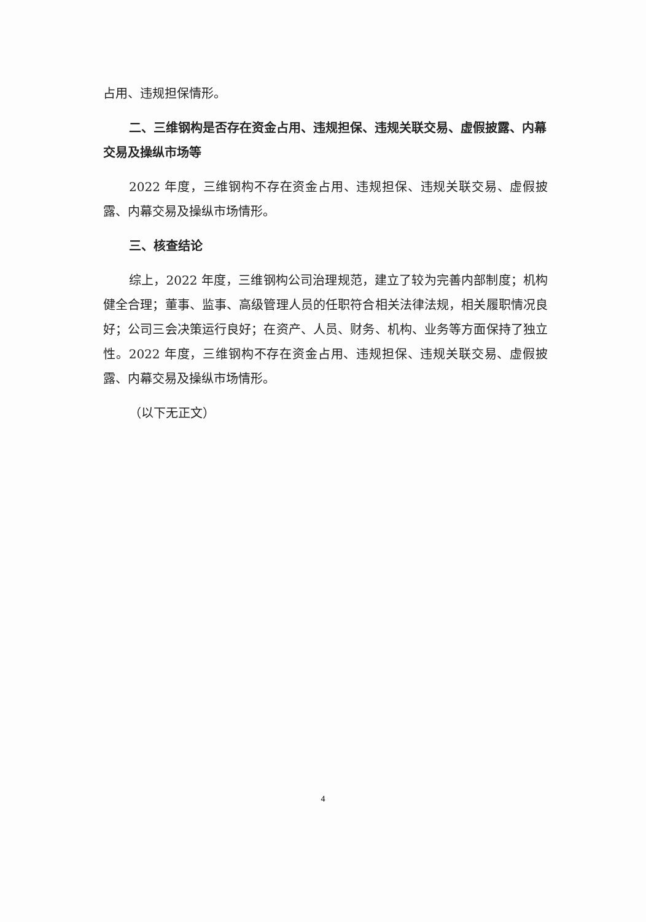占用、违规担保情形。
二、三维钢构是否存在资金占用、违规担保、违规关联交易、虚假披露、内幕交易及操纵市场等
2022 年度，三维钢构不存在资金占用、违规担保、违规关联交易、虚假披露、内幕交易及操纵市场情形。
三、核查结论
综上，2022 年度，三维钢构公司治理规范，建立了较为完善内部制度；机构健全合理；董事、监事、高级管理人员的任职符合相关法律法规，相关履职情况良好；公司三会决策运行良好；在资产、人员、财务、机构、业务等方面保持了独立性。2022 年度，三维钢构不存在资金占用、违规担保、违规关联交易、虚假披露、内幕交易及操纵市场情形。
（以下无正文）
4